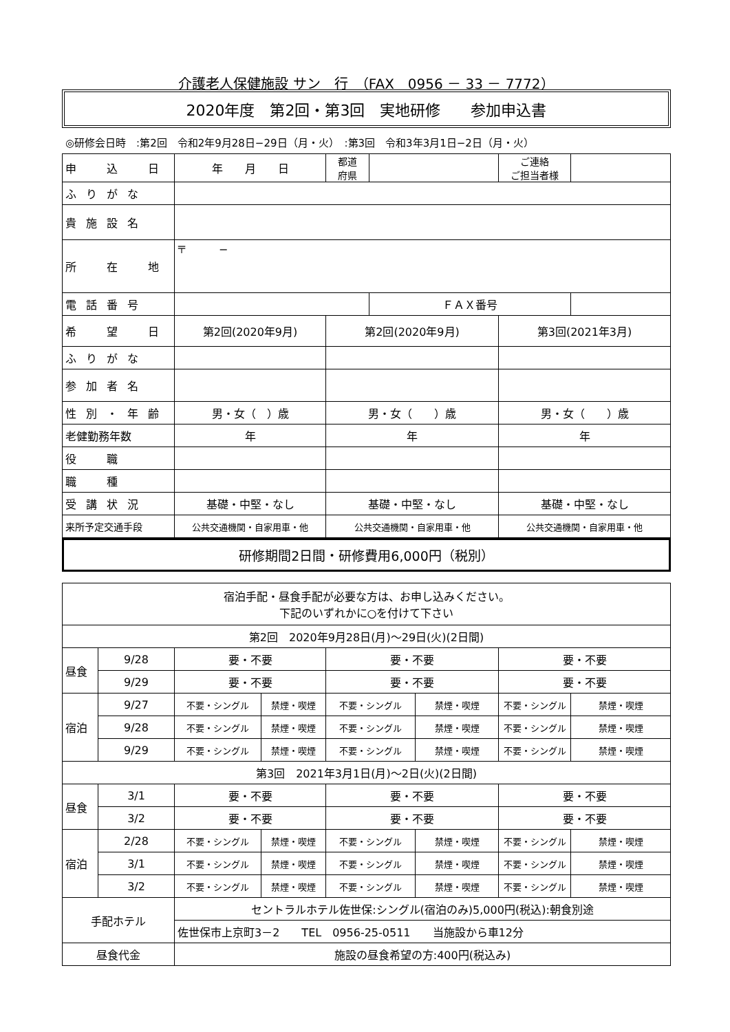介護老人保健施設 サン　行　（FAX　0956 － 33 － 7772）
2020年度　第2回・第3回　実地研修　　参加申込書
◎研修会日時　:第2回　令和2年9月28日−29日（月・火）　:第3回　令和3年3月1日−2日（月・火）
| 申 込 日 | 年 月 日 | 都道 府県 | | ご連絡 ご担当者様 | |
| ふりがな | | | | | |
| 貴施設名 | | | | | |
| 所 在 地 | 〒 − | | | | |
| 電話番号 | | | ＦＡＸ番号 | | |
| 希 望 日 | 第2回(2020年9月) | 第2回(2020年9月) | | 第3回(2021年3月) | |
| ふりがな | | | | | |
| 参加者名 | | | | | |
| 性別・年齢 | 男・女（ ）歳 | 男・女（ ）歳 | | 男・女（ ）歳 | |
| 老健勤務年数 | 年 | 年 | | 年 | |
| 役 職 | | | | | |
| 職 種 | | | | | |
| 受講状況 | 基礎・中堅・なし | 基礎・中堅・なし | | 基礎・中堅・なし | |
| 来所予定交通手段 | 公共交通機関・自家用車・他 | 公共交通機関・自家用車・他 | | 公共交通機関・自家用車・他 | |
研修期間2日間・研修費用6,000円（税別）
| 宿泊手配・昼食手配が必要な方は、お申し込みください。 下記のいずれかに○を付けて下さい | | | | | | | |
| 第2回 2020年9月28日(月)～29日(火)(2日間) | | | | | | | |
| 昼食 | 9/28 | 要・不要 | | 要・不要 | | 要・不要 | |
| | 9/29 | 要・不要 | | 要・不要 | | 要・不要 | |
| 宿泊 | 9/27 | 不要・シングル | 禁煙・喫煙 | 不要・シングル | 禁煙・喫煙 | 不要・シングル | 禁煙・喫煙 |
| | 9/28 | 不要・シングル | 禁煙・喫煙 | 不要・シングル | 禁煙・喫煙 | 不要・シングル | 禁煙・喫煙 |
| | 9/29 | 不要・シングル | 禁煙・喫煙 | 不要・シングル | 禁煙・喫煙 | 不要・シングル | 禁煙・喫煙 |
| 第3回 2021年3月1日(月)～2日(火)(2日間) | | | | | | | |
| 昼食 | 3/1 | 要・不要 | | 要・不要 | | 要・不要 | |
| | 3/2 | 要・不要 | | 要・不要 | | 要・不要 | |
| 宿泊 | 2/28 | 不要・シングル | 禁煙・喫煙 | 不要・シングル | 禁煙・喫煙 | 不要・シングル | 禁煙・喫煙 |
| | 3/1 | 不要・シングル | 禁煙・喫煙 | 不要・シングル | 禁煙・喫煙 | 不要・シングル | 禁煙・喫煙 |
| | 3/2 | 不要・シングル | 禁煙・喫煙 | 不要・シングル | 禁煙・喫煙 | 不要・シングル | 禁煙・喫煙 |
| 手配ホテル | | セントラルホテル佐世保:シングル(宿泊のみ)5,000円(税込):朝食別途 | | | | | |
| | | 佐世保市上京町3－2 TEL 0956-25-0511 当施設から車12分 | | | | | |
| 昼食代金 | | 施設の昼食希望の方:400円(税込み) | | | | | |